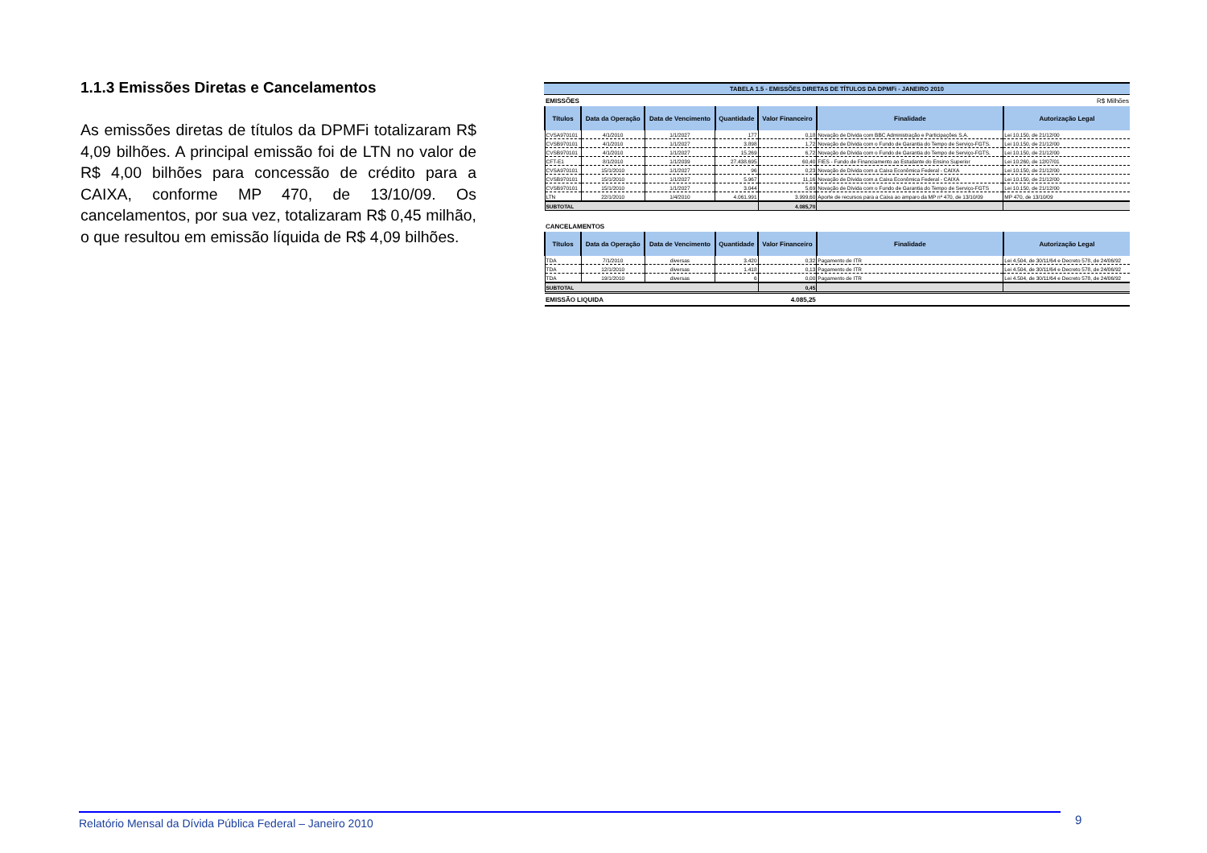1.1.3 Emissões Diretas e Cancelamentos
As emissões diretas de títulos da DPMFi totalizaram R$ 4,09 bilhões. A principal emissão foi de LTN no valor de R$ 4,00 bilhões para concessão de crédito para a CAIXA, conforme MP 470, de 13/10/09. Os cancelamentos, por sua vez, totalizaram R$ 0,45 milhão, o que resultou em emissão líquida de R$ 4,09 bilhões.
TABELA 1.5 - EMISSÕES DIRETAS DE TÍTULOS DA DPMFi - JANEIRO 2010
| EMISSÕES | | | | | | R$ Milhões |
| Títulos | Data da Operação | Data de Vencimento | Quantidade | Valor Financeiro | Finalidade | Autorização Legal |
| CVSA970101 | 4/1/2010 | 1/1/2027 | 177 | 0,18 | Novação de Dívida com BBC Administração e Participações S.A. | Lei 10.150, de 21/12/00 |
| CVSB970101 | 4/1/2010 | 1/1/2027 | 3.898 | 1,72 | Novação de Dívida com o Fundo de Garantia do Tempo de Serviço-FGTS. | Lei 10.150, de 21/12/00 |
| CVSB970101 | 4/1/2010 | 1/1/2027 | 15.269 | 6,72 | Novação de Dívida com o Fundo de Garantia do Tempo de Serviço-FGTS. | Lei 10.150, de 21/12/00 |
| CFT-E1 | 8/1/2010 | 1/1/2039 | 27.438.695 | 60,40 | FIES - Fundo de Financiamento ao Estudante do Ensino Superior | Lei 10.260, de 12/07/01 |
| CVSA970101 | 15/1/2010 | 1/1/2027 | 96 | 0,23 | Novação de Dívida com a Caixa Econômica Federal - CAIXA | Lei 10.150, de 21/12/00 |
| CVSB970101 | 15/1/2010 | 1/1/2027 | 5.967 | 11,16 | Novação de Dívida com a Caixa Econômica Federal - CAIXA | Lei 10.150, de 21/12/00 |
| CVSB970101 | 15/1/2010 | 1/1/2027 | 3.044 | 5,69 | Novação de Dívida com o Fundo de Garantia do Tempo de Serviço-FGTS | Lei 10.150, de 21/12/00 |
| LTN | 22/1/2010 | 1/4/2010 | 4.061.991 | 3.999,60 | Aporte de recursos para a Caixa ao amparo da MP nº 470, de 13/10/09 | MP 470, de 13/10/09 |
| SUBTOTAL | | | | 4.085,70 | | |
| CANCELAMENTOS | | | | | | |
| Títulos | Data da Operação | Data de Vencimento | Quantidade | Valor Financeiro | Finalidade | Autorização Legal |
| TDA | 7/1/2010 | diversas | 3.420 | 0,32 | Pagamento de ITR | Lei 4.504, de 30/11/64 e Decreto 578, de 24/06/92 |
| TDA | 12/1/2010 | diversas | 1.418 | 0,13 | Pagamento de ITR | Lei 4.504, de 30/11/64 e Decreto 578, de 24/06/92 |
| TDA | 19/1/2010 | diversas | 6 | 0,00 | Pagamento de ITR | Lei 4.504, de 30/11/64 e Decreto 578, de 24/06/92 |
| SUBTOTAL | | | | 0,45 | | |
| EMISSÃO LIQUIDA | | | | 4.085,25 | | |
Relatório Mensal da Dívida Pública Federal – Janeiro 2010 9